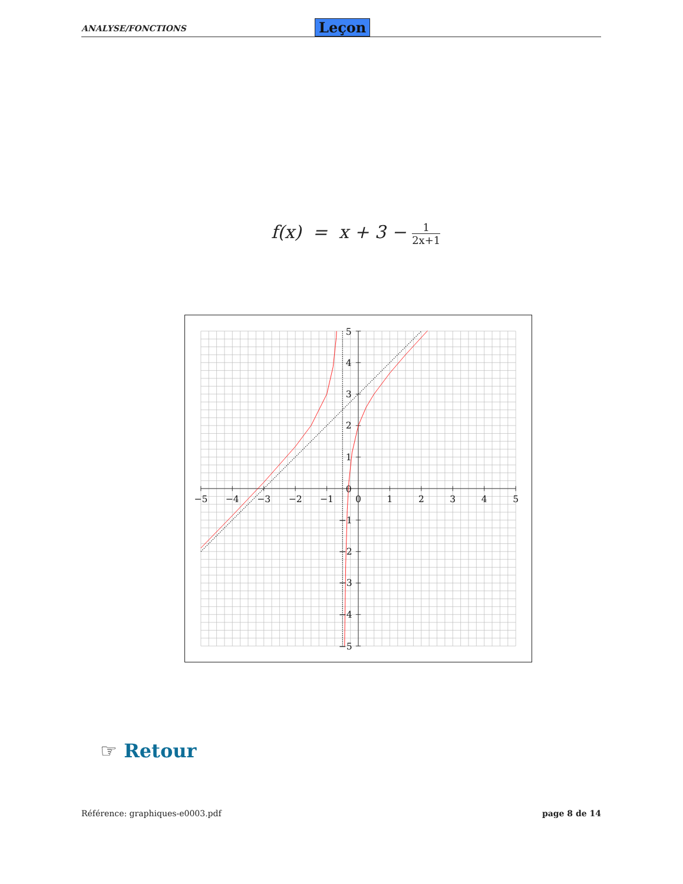ANALYSE/FONCTIONS Leçon
f(x) = x + 3 − 1 2x+1
−5
−4
−3
−2
−1
0
1
2
3
4
5
5
4
3
2
1
0
−1
−2
−3
−4
−5
☞ Retour
Référence: graphiques-e0003.pdf page 8 de 14